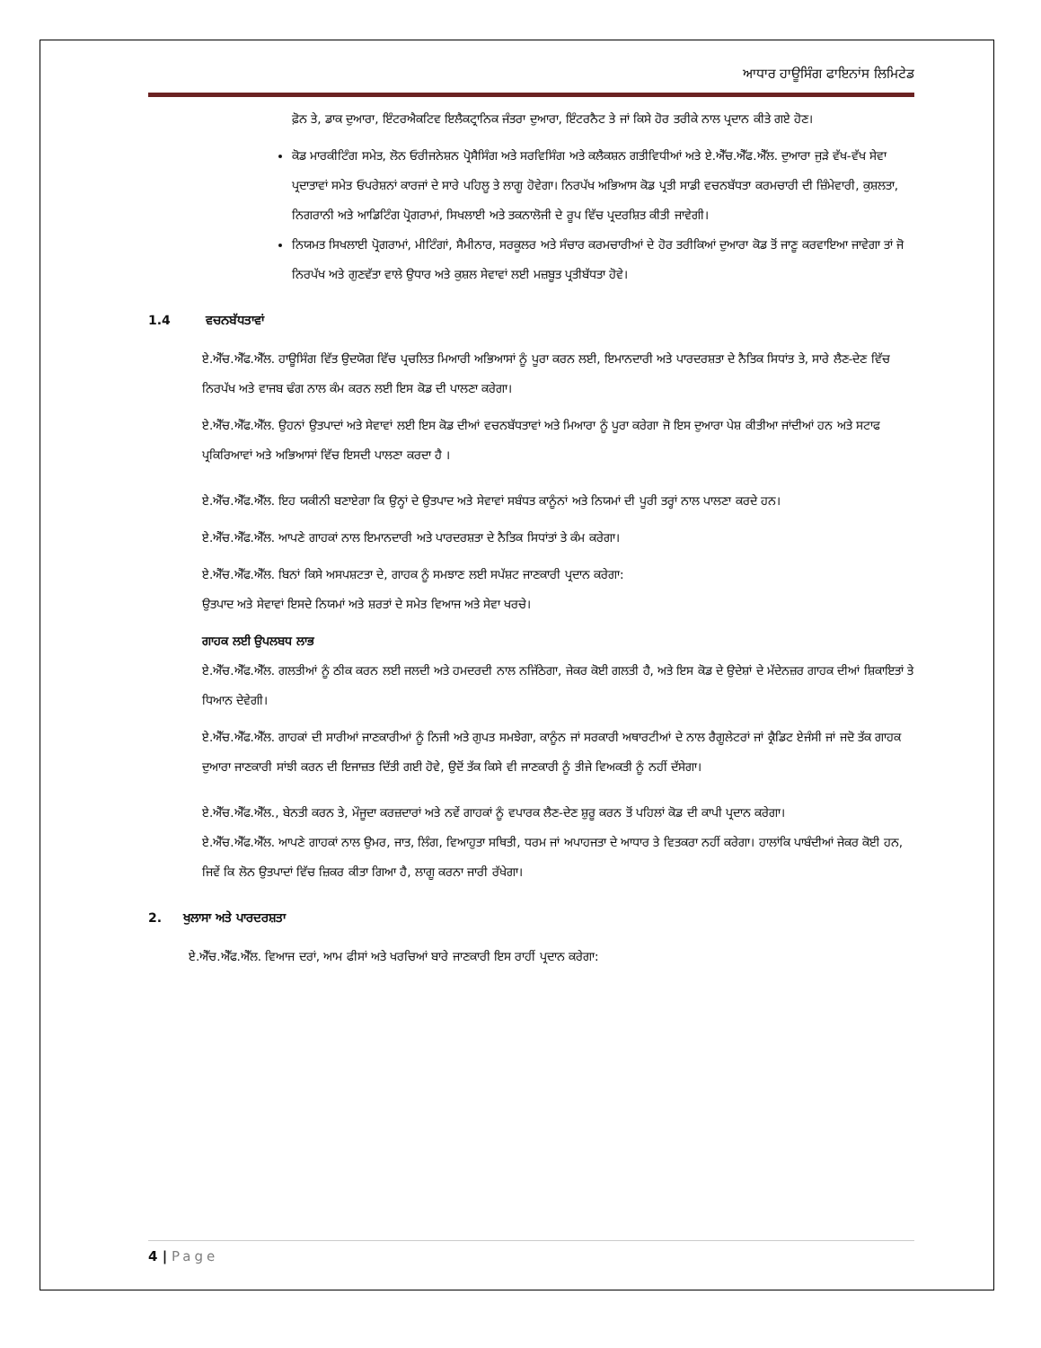ਆਧਾਰ ਹਾਊਸਿੰਗ ਫਾਇਨਾਂਸ ਲਿਮਿਟੇਡ
ਫ਼ੋਨ ਤੇ, ਡਾਕ ਦੁਆਰਾ, ਇੰਟਰਐਕਟਿਵ ਇਲੈਕਟ੍ਰਾਨਿਕ ਜੰਤਰਾ ਦੁਆਰਾ, ਇੰਟਰਨੈਟ ਤੇ ਜਾਂ ਕਿਸੇ ਹੋਰ ਤਰੀਕੇ ਨਾਲ ਪ੍ਰਦਾਨ ਕੀਤੇ ਗਏ ਹੋਣ।
ਕੋਡ ਮਾਰਕੀਟਿੰਗ ਸਮੇਤ, ਲੋਨ ਓਰੀਜਨੇਸ਼ਨ ਪ੍ਰੋਸੈਸਿੰਗ ਅਤੇ ਸਰਵਿਸਿੰਗ ਅਤੇ ਕਲੈਕਸ਼ਨ ਗਤੀਵਿਧੀਆਂ ਅਤੇ ਏ.ਐੱਚ.ਐੱਫ.ਐੱਲ. ਦੁਆਰਾ ਜੁੜੇ ਵੱਖ-ਵੱਖ ਸੇਵਾ ਪ੍ਰਦਾਤਾਵਾਂ ਸਮੇਤ ਓਪਰੇਸ਼ਨਾਂ ਕਾਰਜਾਂ ਦੇ ਸਾਰੇ ਪਹਿਲੂ ਤੇ ਲਾਗੂ ਹੋਵੇਗਾ। ਨਿਰਪੱਖ ਅਭਿਆਸ ਕੋਡ ਪ੍ਰਤੀ ਸਾਡੀ ਵਚਨਬੱਧਤਾ ਕਰਮਚਾਰੀ ਦੀ ਜ਼ਿੰਮੇਵਾਰੀ, ਕੁਸ਼ਲਤਾ, ਨਿਗਰਾਨੀ ਅਤੇ ਆਡਿਟਿੰਗ ਪ੍ਰੋਗਰਾਮਾਂ, ਸਿਖਲਾਈ ਅਤੇ ਤਕਨਾਲੋਜੀ ਦੇ ਰੂਪ ਵਿੱਚ ਪ੍ਰਦਰਸ਼ਿਤ ਕੀਤੀ ਜਾਵੇਗੀ।
ਨਿਯਮਤ ਸਿਖਲਾਈ ਪ੍ਰੋਗਰਾਮਾਂ, ਮੀਟਿੰਗਾਂ, ਸੈਮੀਨਾਰ, ਸਰਕੂਲਰ ਅਤੇ ਸੰਚਾਰ ਕਰਮਚਾਰੀਆਂ ਦੇ ਹੋਰ ਤਰੀਕਿਆਂ ਦੁਆਰਾ ਕੋਡ ਤੋਂ ਜਾਣੂ ਕਰਵਾਇਆ ਜਾਵੇਗਾ ਤਾਂ ਜੋ ਨਿਰਪੱਖ ਅਤੇ ਗੁਣਵੱਤਾ ਵਾਲੇ ਉਧਾਰ ਅਤੇ ਕੁਸ਼ਲ ਸੇਵਾਵਾਂ ਲਈ ਮਜ਼ਬੂਤ ਪ੍ਰਤੀਬੱਧਤਾ ਹੋਵੇ।
1.4 ਵਚਨਬੱਧਤਾਵਾਂ
ਏ.ਐੱਚ.ਐੱਫ.ਐੱਲ. ਹਾਊਸਿੰਗ ਵਿੱਤ ਉਦਯੋਗ ਵਿੱਚ ਪ੍ਰਚਲਿਤ ਮਿਆਰੀ ਅਭਿਆਸਾਂ ਨੂੰ ਪੂਰਾ ਕਰਨ ਲਈ, ਇਮਾਨਦਾਰੀ ਅਤੇ ਪਾਰਦਰਸ਼ਤਾ ਦੇ ਨੈਤਿਕ ਸਿਧਾਂਤ ਤੇ, ਸਾਰੇ ਲੈਣ-ਦੇਣ ਵਿੱਚ ਨਿਰਪੱਖ ਅਤੇ ਵਾਜਬ ਢੰਗ ਨਾਲ ਕੰਮ ਕਰਨ ਲਈ ਇਸ ਕੋਡ ਦੀ ਪਾਲਣਾ ਕਰੇਗਾ।
ਏ.ਐੱਚ.ਐੱਫ.ਐੱਲ. ਉਹਨਾਂ ਉਤਪਾਦਾਂ ਅਤੇ ਸੇਵਾਵਾਂ ਲਈ ਇਸ ਕੋਡ ਦੀਆਂ ਵਚਨਬੱਧਤਾਵਾਂ ਅਤੇ ਮਿਆਰਾ ਨੂੰ ਪੂਰਾ ਕਰੇਗਾ ਜੋ ਇਸ ਦੁਆਰਾ ਪੇਸ਼ ਕੀਤੀਆ ਜਾਂਦੀਆਂ ਹਨ ਅਤੇ ਸਟਾਫ ਪ੍ਰਕਿਰਿਆਵਾਂ ਅਤੇ ਅਭਿਆਸਾਂ ਵਿੱਚ ਇਸਦੀ ਪਾਲਣਾ ਕਰਦਾ ਹੈ ।
ਏ.ਐੱਚ.ਐੱਫ.ਐੱਲ. ਇਹ ਯਕੀਨੀ ਬਣਾਏਗਾ ਕਿ ਉਨ੍ਹਾਂ ਦੇ ਉਤਪਾਦ ਅਤੇ ਸੇਵਾਵਾਂ ਸਬੰਧਤ ਕਾਨੂੰਨਾਂ ਅਤੇ ਨਿਯਮਾਂ ਦੀ ਪੂਰੀ ਤਰ੍ਹਾਂ ਨਾਲ ਪਾਲਣਾ ਕਰਦੇ ਹਨ।
ਏ.ਐੱਚ.ਐੱਫ.ਐੱਲ. ਆਪਣੇ ਗਾਹਕਾਂ ਨਾਲ ਇਮਾਨਦਾਰੀ ਅਤੇ ਪਾਰਦਰਸ਼ਤਾ ਦੇ ਨੈਤਿਕ ਸਿਧਾਂਤਾਂ ਤੇ ਕੰਮ ਕਰੇਗਾ।
ਏ.ਐੱਚ.ਐੱਫ.ਐੱਲ. ਬਿਨਾਂ ਕਿਸੇ ਅਸਪਸ਼ਟਤਾ ਦੇ, ਗਾਹਕ ਨੂੰ ਸਮਝਾਣ ਲਈ ਸਪੱਸ਼ਟ ਜਾਣਕਾਰੀ ਪ੍ਰਦਾਨ ਕਰੇਗਾ:
ਉਤਪਾਦ ਅਤੇ ਸੇਵਾਵਾਂ ਇਸਦੇ ਨਿਯਮਾਂ ਅਤੇ ਸ਼ਰਤਾਂ ਦੇ ਸਮੇਤ ਵਿਆਜ ਅਤੇ ਸੇਵਾ ਖਰਚੇ।
ਗਾਹਕ ਲਈ ਉਪਲਬਧ ਲਾਭ
ਏ.ਐੱਚ.ਐੱਫ.ਐੱਲ. ਗਲਤੀਆਂ ਨੂੰ ਠੀਕ ਕਰਨ ਲਈ ਜਲਦੀ ਅਤੇ ਹਮਦਰਦੀ ਨਾਲ ਨਜਿੱਠੇਗਾ, ਜੇਕਰ ਕੋਈ ਗਲਤੀ ਹੈ, ਅਤੇ ਇਸ ਕੋਡ ਦੇ ਉਦੇਸ਼ਾਂ ਦੇ ਮੱਦੇਨਜ਼ਰ ਗਾਹਕ ਦੀਆਂ ਸ਼ਿਕਾਇਤਾਂ ਤੇ ਧਿਆਨ ਦੇਵੇਗੀ।
ਏ.ਐੱਚ.ਐੱਫ.ਐੱਲ. ਗਾਹਕਾਂ ਦੀ ਸਾਰੀਆਂ ਜਾਣਕਾਰੀਆਂ ਨੂੰ ਨਿਜੀ ਅਤੇ ਗੁਪਤ ਸਮਝੇਗਾ, ਕਾਨੂੰਨ ਜਾਂ ਸਰਕਾਰੀ ਅਥਾਰਟੀਆਂ ਦੇ ਨਾਲ ਰੈਗੂਲੇਟਰਾਂ ਜਾਂ ਕ੍ਰੈਡਿਟ ਏਜੰਸੀ ਜਾਂ ਜਦੋ ਤੱਕ ਗਾਹਕ ਦੁਆਰਾ ਜਾਣਕਾਰੀ ਸਾਂਝੀ ਕਰਨ ਦੀ ਇਜਾਜ਼ਤ ਦਿੱਤੀ ਗਈ ਹੋਵੇ, ਉਦੋਂ ਤੱਕ ਕਿਸੇ ਵੀ ਜਾਣਕਾਰੀ ਨੂੰ ਤੀਜੇ ਵਿਅਕਤੀ ਨੂੰ ਨਹੀਂ ਦੱਸੇਗਾ।
ਏ.ਐੱਚ.ਐੱਫ.ਐੱਲ., ਬੇਨਤੀ ਕਰਨ ਤੇ, ਮੌਜੂਦਾ ਕਰਜ਼ਦਾਰਾਂ ਅਤੇ ਨਵੇਂ ਗਾਹਕਾਂ ਨੂੰ ਵਪਾਰਕ ਲੈਣ-ਦੇਣ ਸ਼ੁਰੂ ਕਰਨ ਤੋਂ ਪਹਿਲਾਂ ਕੋਡ ਦੀ ਕਾਪੀ ਪ੍ਰਦਾਨ ਕਰੇਗਾ।
ਏ.ਐੱਚ.ਐੱਫ.ਐੱਲ. ਆਪਣੇ ਗਾਹਕਾਂ ਨਾਲ ਉਮਰ, ਜਾਤ, ਲਿੰਗ, ਵਿਆਹੁਤਾ ਸਥਿਤੀ, ਧਰਮ ਜਾਂ ਅਪਾਹਜਤਾ ਦੇ ਆਧਾਰ ਤੇ ਵਿਤਕਰਾ ਨਹੀਂ ਕਰੇਗਾ। ਹਾਲਾਂਕਿ ਪਾਬੰਦੀਆਂ ਜੇਕਰ ਕੋਈ ਹਨ, ਜਿਵੇਂ ਕਿ ਲੋਨ ਉਤਪਾਦਾਂ ਵਿੱਚ ਜ਼ਿਕਰ ਕੀਤਾ ਗਿਆ ਹੈ, ਲਾਗੂ ਕਰਨਾ ਜਾਰੀ ਰੱਖੇਗਾ।
2. ਖੁਲਾਸਾ ਅਤੇ ਪਾਰਦਰਸ਼ਤਾ
ਏ.ਐੱਚ.ਐੱਫ.ਐੱਲ. ਵਿਆਜ ਦਰਾਂ, ਆਮ ਫੀਸਾਂ ਅਤੇ ਖਰਚਿਆਂ ਬਾਰੇ ਜਾਣਕਾਰੀ ਇਸ ਰਾਹੀਂ ਪ੍ਰਦਾਨ ਕਰੇਗਾ:
4 | Page